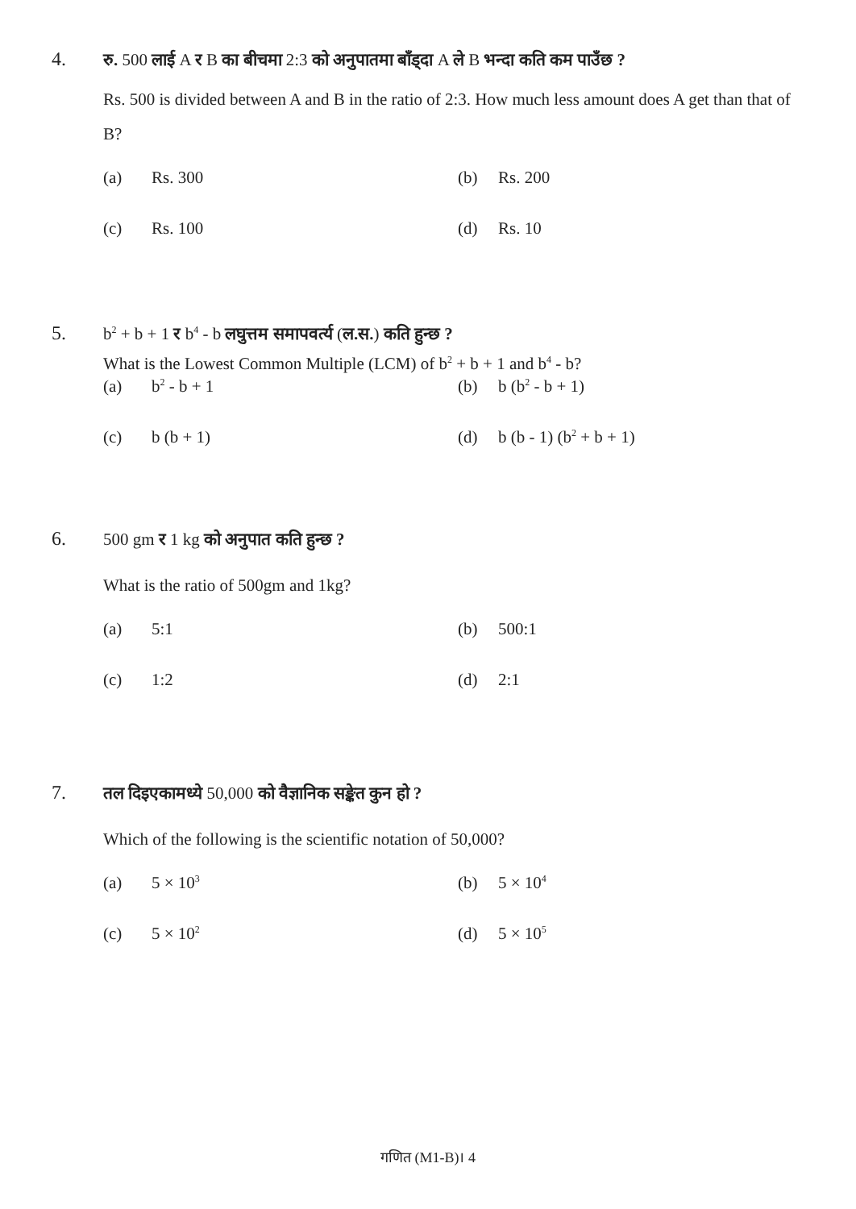4. रु. 500 लाई A र B का बीचमा 2:3 को अनुपातमा बाँड्दा A ले B भन्दा कति कम पाउँछ ?
Rs. 500 is divided between A and B in the ratio of 2:3. How much less amount does A get than that of B?
(a) Rs. 300
(b) Rs. 200
(c) Rs. 100
(d) Rs. 10
5. b<sup>2</sup> + b + 1 र b<sup>4</sup> - b लघुत्तम समापवर्त्य (ल.स.) कति हुन्छ ?
What is the Lowest Common Multiple (LCM) of b<sup>2</sup> + b + 1 and b<sup>4</sup> - b?
(a) b<sup>2</sup> - b + 1
(b) b (b<sup>2</sup> - b + 1)
(c) b (b + 1)
(d) b (b - 1) (b<sup>2</sup> + b + 1)
6. 500 gm र 1 kg को अनुपात कति हुन्छ ?
What is the ratio of 500gm and 1kg?
(a) 5:1
(b) 500:1
(c) 1:2
(d) 2:1
7. तल दिइएकामध्ये 50,000 को वैज्ञानिक सङ्केत कुन हो ?
Which of the following is the scientific notation of 50,000?
(a) 5 × 10<sup>3</sup>
(b) 5 × 10<sup>4</sup>
(c) 5 × 10<sup>2</sup>
(d) 5 × 10<sup>5</sup>
गणित (M1-B)। 4